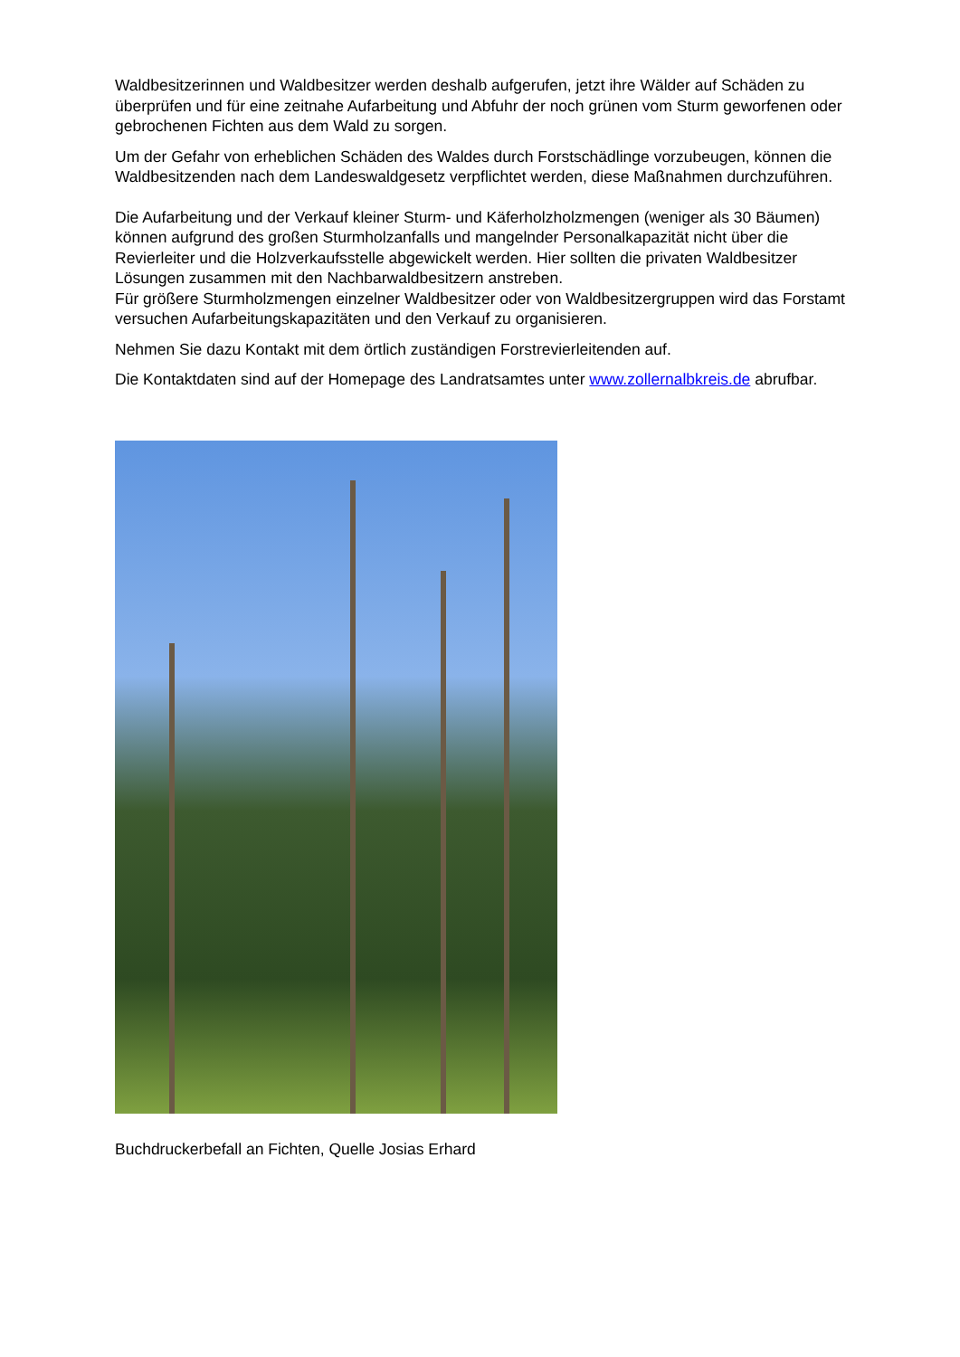Waldbesitzerinnen und Waldbesitzer werden deshalb aufgerufen, jetzt ihre Wälder auf Schäden zu überprüfen und für eine zeitnahe Aufarbeitung und Abfuhr der noch grünen vom Sturm geworfenen oder gebrochenen Fichten aus dem Wald zu sorgen.
Um der Gefahr von erheblichen Schäden des Waldes durch Forstschädlinge vorzubeugen, können die Waldbesitzenden nach dem Landeswaldgesetz verpflichtet werden, diese Maßnahmen durchzuführen.
Die Aufarbeitung und der Verkauf kleiner Sturm- und Käferholzholzmengen (weniger als 30 Bäumen) können aufgrund des großen Sturmholzanfalls und mangelnder Personalkapazität nicht über die Revierleiter und die Holzverkaufsstelle abgewickelt werden. Hier sollten die privaten Waldbesitzer Lösungen zusammen mit den Nachbarwaldbesitzern anstreben.
Für größere Sturmholzmengen einzelner Waldbesitzer oder von Waldbesitzergruppen wird das Forstamt versuchen Aufarbeitungskapazitäten und den Verkauf zu organisieren.
Nehmen Sie dazu Kontakt mit dem örtlich zuständigen Forstrevierleitenden auf.
Die Kontaktdaten sind auf der Homepage des Landratsamtes unter www.zollernalbkreis.de abrufbar.
Buchdruckerbefall an Fichten, Quelle Josias Erhard